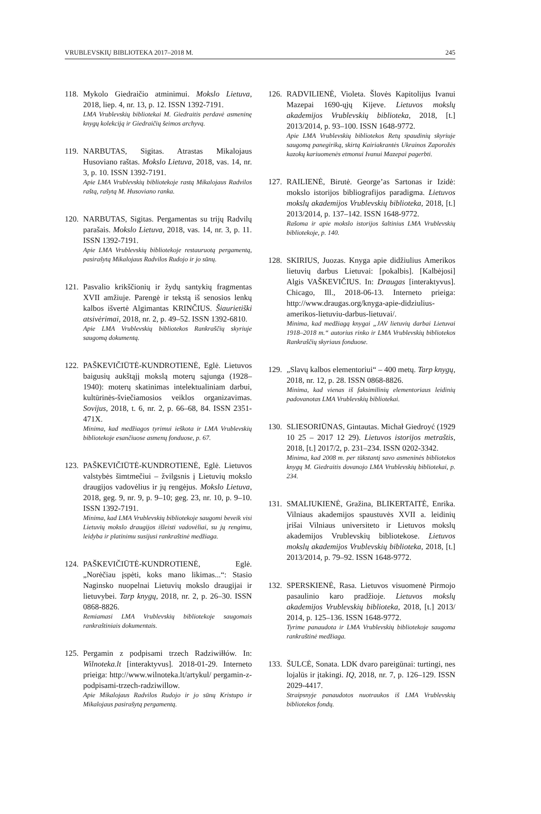VRUBLEVSKIŲ BIBLIOTEKA 2017–2018 M. 245
118.
Mykolo Giedraičio atminimui. Mokslo Lietuva, 2018, liep. 4, nr. 13, p. 12. ISSN 1392-7191.
LMA Vrublevskių bibliotekai M. Giedraitis perdavė asmeninę knygų kolekciją ir Giedraičių šeimos archyvą.
119.
NARBUTAS, Sigitas. Atrastas Mikalojaus Husoviano raštas. Mokslo Lietuva, 2018, vas. 14, nr. 3, p. 10. ISSN 1392-7191.
Apie LMA Vrublevskių bibliotekoje rastą Mikalojaus Radvilos raštą, rašytą M. Husoviano ranka.
120.
NARBUTAS, Sigitas. Pergamentas su trijų Radvilų parašais. Mokslo Lietuva, 2018, vas. 14, nr. 3, p. 11. ISSN 1392-7191.
Apie LMA Vrublevskių bibliotekoje restauruotą pergamentą, pasirašytą Mikalojaus Radvilos Rudojo ir jo sūnų.
121.
Pasvalio krikščionių ir žydų santykių fragmentas XVII amžiuje. Parengė ir tekstą iš senosios lenkų kalbos išvertė Algimantas KRINČIUS. Šiaurietiški atsivėrimai, 2018, nr. 2, p. 49–52. ISSN 1392-6810.
Apie LMA Vrublevskių bibliotekos Rankraščių skyriuje saugomą dokumentą.
122.
PAŠKEVIČIŪTĖ-KUNDROTIENĖ, Eglė. Lietuvos baigusių aukštąjį mokslą moterų sąjunga (1928–1940): moterų skatinimas intelektualiniam darbui, kultūrinės-šviečiamosios veiklos organizavimas. Sovijus, 2018, t. 6, nr. 2, p. 66–68, 84. ISSN 2351-471X.
Minima, kad medžiagos tyrimui ieškota ir LMA Vrublevskių bibliotekoje esančiuose asmenų fonduose, p. 67.
123.
PAŠKEVIČIŪTĖ-KUNDROTIENĖ, Eglė. Lietuvos valstybės šimtmečiui – žvilgsnis į Lietuvių mokslo draugijos vadovėlius ir jų rengėjus. Mokslo Lietuva, 2018, geg. 9, nr. 9, p. 9–10; geg. 23, nr. 10, p. 9–10. ISSN 1392-7191.
Minima, kad LMA Vrublevskių bibliotekoje saugomi beveik visi Lietuvių mokslo draugijos išleisti vadovėliai, su jų rengimu, leidyba ir platinimu susijusi rankraštinė medžiaga.
124.
PAŠKEVIČIŪTĖ-KUNDROTIENĖ, Eglė. „Norėčiau įspėti, koks mano likimas...“: Stasio Naginsko nuopelnai Lietuvių mokslo draugijai ir lietuvybei. Tarp knygų, 2018, nr. 2, p. 26–30. ISSN 0868-8826.
Remiamasi LMA Vrublevskių bibliotekoje saugomais rankraštiniais dokumentais.
125.
Pergamin z podpisami trzech Radziwiłłów. In: Wilnoteka.lt [interaktyvus]. 2018-01-29. Interneto prieiga: http://www.wilnoteka.lt/artykul/ pergamin-z-podpisami-trzech-radziwillow.
Apie Mikalojaus Radvilos Rudojo ir jo sūnų Kristupo ir Mikalojaus pasirašytą pergamentą.
126.
RADVILIENĖ, Violeta. Šlovės Kapitolijus Ivanui Mazepai 1690-ųjų Kijeve. Lietuvos mokslų akademijos Vrublevskių biblioteka, 2018, [t.] 2013/2014, p. 93–100. ISSN 1648-9772.
Apie LMA Vrublevskių bibliotekos Retų spaudinių skyriuje saugomą panegiriką, skirtą Kairiakrantės Ukrainos Zaporožės kazokų kariuomenės etmonui Ivanui Mazepai pagerbti.
127.
RAILIENĖ, Birutė. George’as Sartonas ir Izidė: mokslo istorijos bibliografijos paradigma. Lietuvos mokslų akademijos Vrublevskių biblioteka, 2018, [t.] 2013/2014, p. 137–142. ISSN 1648-9772.
Rašoma ir apie mokslo istorijos šaltinius LMA Vrublevskių bibliotekoje, p. 140.
128.
SKIRIUS, Juozas. Knyga apie didžiulius Amerikos lietuvių darbus Lietuvai: [pokalbis]. [Kalbėjosi] Algis VAŠKEVIČIUS. In: Draugas [interaktyvus]. Chicago, Ill., 2018-06-13. Interneto prieiga: http://www.draugas.org/knyga-apie-didziulius-amerikos-lietuviu-darbus-lietuvai/.
Minima, kad medžiagą knygai „JAV lietuvių darbai Lietuvai 1918–2018 m.“ autorius rinko ir LMA Vrublevskių bibliotekos Rankraščių skyriaus fonduose.
129.
„Slavų kalbos elementoriui“ – 400 metų. Tarp knygų, 2018, nr. 12, p. 28. ISSN 0868-8826.
Minima, kad vienas iš faksimilinių elementoriaus leidinių padovanotas LMA Vrublevskių bibliotekai.
130.
SLIESORIŪNAS, Gintautas. Michał Giedroyć (1929 10 25 – 2017 12 29). Lietuvos istorijos metraštis, 2018, [t.] 2017/2, p. 231–234. ISSN 0202-3342.
Minima, kad 2008 m. per tūkstantį savo asmeninės bibliotekos knygų M. Giedraitis dovanojo LMA Vrublevskių bibliotekai, p. 234.
131.
SMALIUKIENĖ, Gražina, BLIKERTAITĖ, Enrika. Vilniaus akademijos spaustuvės XVII a. leidinių įrišai Vilniaus universiteto ir Lietuvos mokslų akademijos Vrublevskių bibliotekose. Lietuvos mokslų akademijos Vrublevskių biblioteka, 2018, [t.] 2013/2014, p. 79–92. ISSN 1648-9772.
132.
SPERSKIENĖ, Rasa. Lietuvos visuomenė Pirmojo pasaulinio karo pradžioje. Lietuvos mokslų akademijos Vrublevskių biblioteka, 2018, [t.] 2013/ 2014, p. 125–136. ISSN 1648-9772.
Tyrime panaudota ir LMA Vrublevskių bibliotekoje saugoma rankraštinė medžiaga.
133.
ŠULCĖ, Sonata. LDK dvaro pareigūnai: turtingi, nes lojalūs ir įtakingi. IQ, 2018, nr. 7, p. 126–129. ISSN 2029-4417.
Straipsnyje panaudotos nuotraukos iš LMA Vrublevskių bibliotekos fondų.